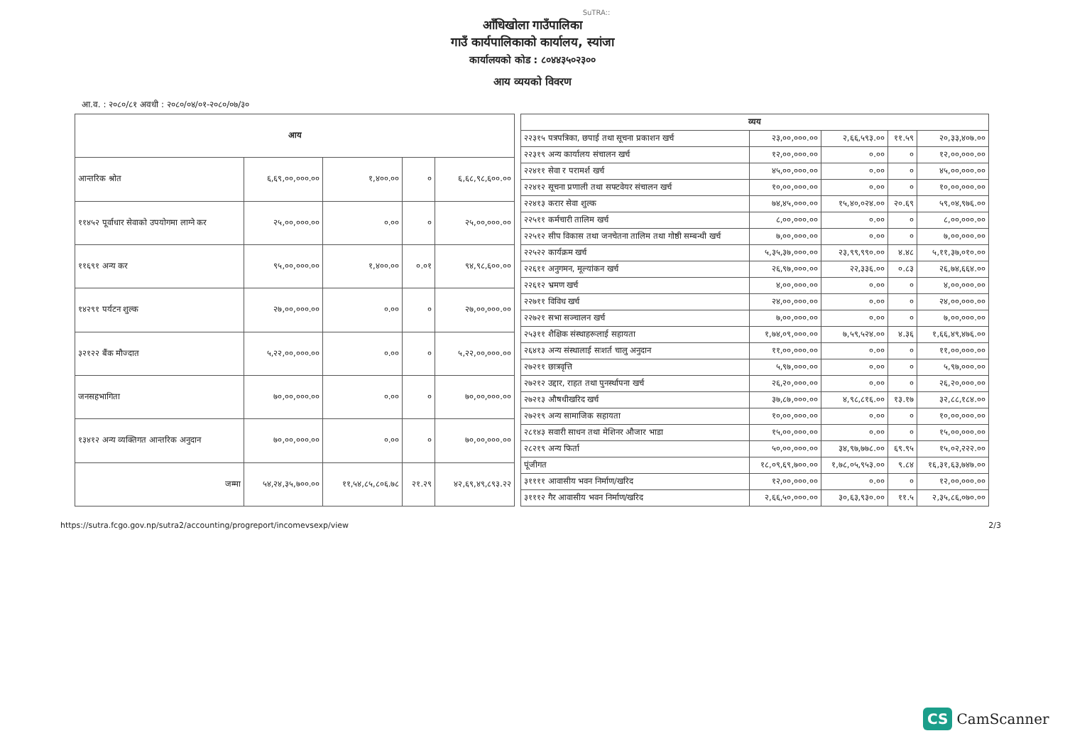SuTRA::
आँधिखोला गाउँपालिका
गाउँ कार्यपालिकाको कार्यालय, स्यांजा
कार्यालयको कोड : ८०४४३५०२३००
आय व्ययको विवरण
आ.व. : २०८०/८१ अवधी : २०८०/०४/०१-२०८०/०७/३०
| आय | | | | |
| --- | --- | --- | --- | --- |
| आन्तरिक श्रोत | ६,६९,००,०००.०० | १,४००.०० | ० | ६,६८,९८,६००.०० |
| ११४५२ पूर्वाधार सेवाको उपयोगमा लाग्ने कर | २५,००,०००.०० | ०.०० | ० | २५,००,०००.०० |
| ११६९१ अन्य कर | ९५,००,०००.०० | १,४००.०० | ०.०१ | ९४,९८,६००.०० |
| १४२९१ पर्यटन शुल्क | २७,००,०००.०० | ०.०० | ० | २७,००,०००.०० |
| ३२१२२ बैंक मौज्दात | ५,२२,००,०००.०० | ०.०० | ० | ५,२२,००,०००.०० |
| जनसहभागिता | ७०,००,०००.०० | ०.०० | ० | ७०,००,०००.०० |
| १३४१२ अन्य व्यक्तिगत आन्तरिक अनुदान | ७०,००,०००.०० | ०.०० | ० | ७०,००,०००.०० |
| जम्मा | ५४,२४,३५,७००.०० | ११,५४,८५,८०६.७८ | २१.२९ | ४२,६९,४९,८९३.२२ |
| व्यय | | | | |
| --- | --- | --- | --- | --- |
| २२३१५ पत्रपत्रिका, छपाई तथा सूचना प्रकाशन खर्च | २३,००,०००.०० | २,६६,५९३.०० | ११.५९ | २०,३३,४०७.०० |
| २२३१९ अन्य कार्यालय संचालन खर्च | १२,००,०००.०० | ०.०० | ० | १२,००,०००.०० |
| २२४११ सेवा र परामर्श खर्च | ४५,००,०००.०० | ०.०० | ० | ४५,००,०००.०० |
| २२४१२ सूचना प्रणाली तथा सफ्टवेयर संचालन खर्च | १०,००,०००.०० | ०.०० | ० | १०,००,०००.०० |
| २२४१३ करार सेवा शुल्क | ७४,४५,०००.०० | १५,४०,०२४.०० | २०.६९ | ५९,०४,९७६.०० |
| २२५११ कर्मचारी तालिम खर्च | ८,००,०००.०० | ०.०० | ० | ८,००,०००.०० |
| २२५१२ सीप विकास तथा जनचेतना तालिम तथा गोष्ठी सम्बन्धी खर्च | ७,००,०००.०० | ०.०० | ० | ७,००,०००.०० |
| २२५२२ कार्यक्रम खर्च | ५,३५,३७,०००.०० | २३,९९,९९०.०० | ४.४८ | ५,११,३७,०१०.०० |
| २२६११ अनुगमन, मूल्यांकन खर्च | २६,९७,०००.०० | २२,३३६.०० | ०.८३ | २६,७४,६६४.०० |
| २२६१२ भ्रमण खर्च | ४,००,०००.०० | ०.०० | ० | ४,००,०००.०० |
| २२७११ विविध खर्च | २४,००,०००.०० | ०.०० | ० | २४,००,०००.०० |
| २२७२१ सभा सञ्चालन खर्च | ७,००,०००.०० | ०.०० | ० | ७,००,०००.०० |
| २५३११ शैक्षिक संस्थाहरूलाई सहायता | १,७४,०९,०००.०० | ७,५९,५२४.०० | ४.३६ | १,६६,४९,४७६.०० |
| २६४१३ अन्य संस्थालाई सःशर्त चालु अनुदान | ११,००,०००.०० | ०.०० | ० | ११,००,०००.०० |
| २७२११ छात्रवृत्ति | ५,९७,०००.०० | ०.०० | ० | ५,९७,०००.०० |
| २७२१२ उद्दार, राहत तथा पुनर्स्थापना खर्च | २६,२०,०००.०० | ०.०० | ० | २६,२०,०००.०० |
| २७२१३ औषधीखरिद खर्च | ३७,८७,०००.०० | ४,९८,८१६.०० | १३.१७ | ३२,८८,१८४.०० |
| २७२१९ अन्य सामाजिक सहायता | १०,००,०००.०० | ०.०० | ० | १०,००,०००.०० |
| २८१४३ सवारी साधन तथा मेशिनर औजार भाडा | १५,००,०००.०० | ०.०० | ० | १५,००,०००.०० |
| २८२१९ अन्य फिर्ता | ५०,००,०००.०० | ३४,९७,७७८.०० | ६९.९५ | १५,०२,२२२.०० |
| पूंजीगत | १८,०९,६९,७००.०० | १,७८,०५,९५३.०० | ९.८४ | १६,३१,६३,७४७.०० |
| ३११११ आवासीय भवन निर्माण/खरिद | १२,००,०००.०० | ०.०० | ० | १२,००,०००.०० |
| ३१११२ गैर आवासीय भवन निर्माण/खरिद | २,६६,५०,०००.०० | ३०,६३,९३०.०० | ११.५ | २,३५,८६,०७०.०० |
https://sutra.fcgo.gov.np/sutra2/accounting/progreport/incomevsexp/view 2/3
CS CamScanner